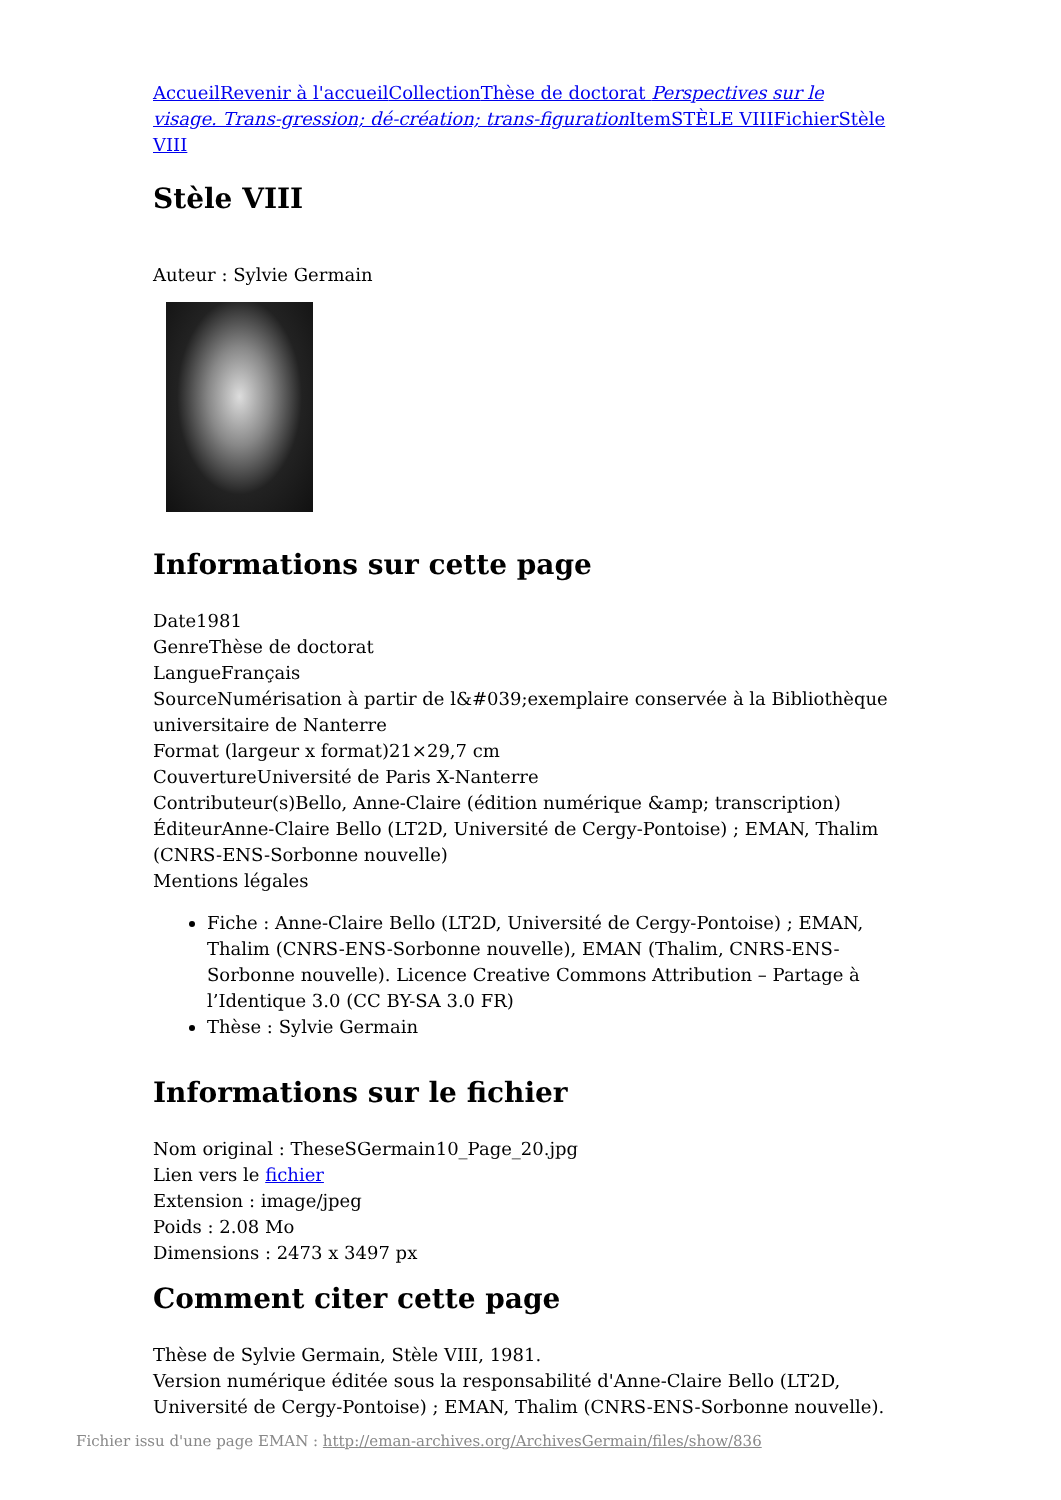Accueil Revenir à l'accueil Collection Thèse de doctorat Perspectives sur le visage. Trans-gression; dé-création; trans-figuration Item STÈLE VIII Fichier Stèle VIII
Stèle VIII
Auteur : Sylvie Germain
Informations sur cette page
Date1981
GenreThèse de doctorat
LangueFrançais
SourceNumérisation à partir de l&#039;exemplaire conservée à la Bibliothèque universitaire de Nanterre
Format (largeur x format)21×29,7 cm
CouvertureUniversité de Paris X-Nanterre
Contributeur(s)Bello, Anne-Claire (édition numérique &amp; transcription)
ÉditeurAnne-Claire Bello (LT2D, Université de Cergy-Pontoise) ; EMAN, Thalim (CNRS-ENS-Sorbonne nouvelle)
Mentions légales
Fiche : Anne-Claire Bello (LT2D, Université de Cergy-Pontoise) ; EMAN, Thalim (CNRS-ENS-Sorbonne nouvelle), EMAN (Thalim, CNRS-ENS-Sorbonne nouvelle). Licence Creative Commons Attribution – Partage à l’Identique 3.0 (CC BY-SA 3.0 FR)
Thèse : Sylvie Germain
Informations sur le fichier
Nom original : TheseSGermain10_Page_20.jpg
Lien vers le fichier
Extension : image/jpeg
Poids : 2.08 Mo
Dimensions : 2473 x 3497 px
Comment citer cette page
Thèse de Sylvie Germain, Stèle VIII, 1981.
Version numérique éditée sous la responsabilité d'Anne-Claire Bello (LT2D, Université de Cergy-Pontoise) ; EMAN, Thalim (CNRS-ENS-Sorbonne nouvelle).
Fichier issu d'une page EMAN : http://eman-archives.org/ArchivesGermain/files/show/836